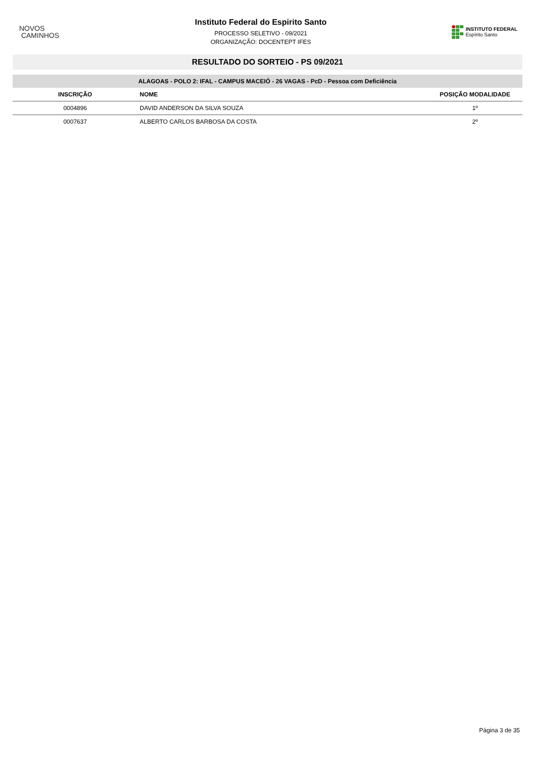NOVOS
CAMINHOS
Instituto Federal do Espirito Santo
PROCESSO SELETIVO - 09/2021
ORGANIZAÇÃO: DOCENTEPT IFES
INSTITUTO FEDERAL
Espírito Santo
RESULTADO DO SORTEIO - PS 09/2021
ALAGOAS - POLO 2: IFAL - CAMPUS MACEIÓ - 26 VAGAS - PcD - Pessoa com Deficiência
| INSCRIÇÃO | NOME | POSIÇÃO MODALIDADE |
| --- | --- | --- |
| 0004896 | DAVID ANDERSON DA SILVA SOUZA | 1º |
| 0007637 | ALBERTO CARLOS BARBOSA DA COSTA | 2º |
Página 3 de 35